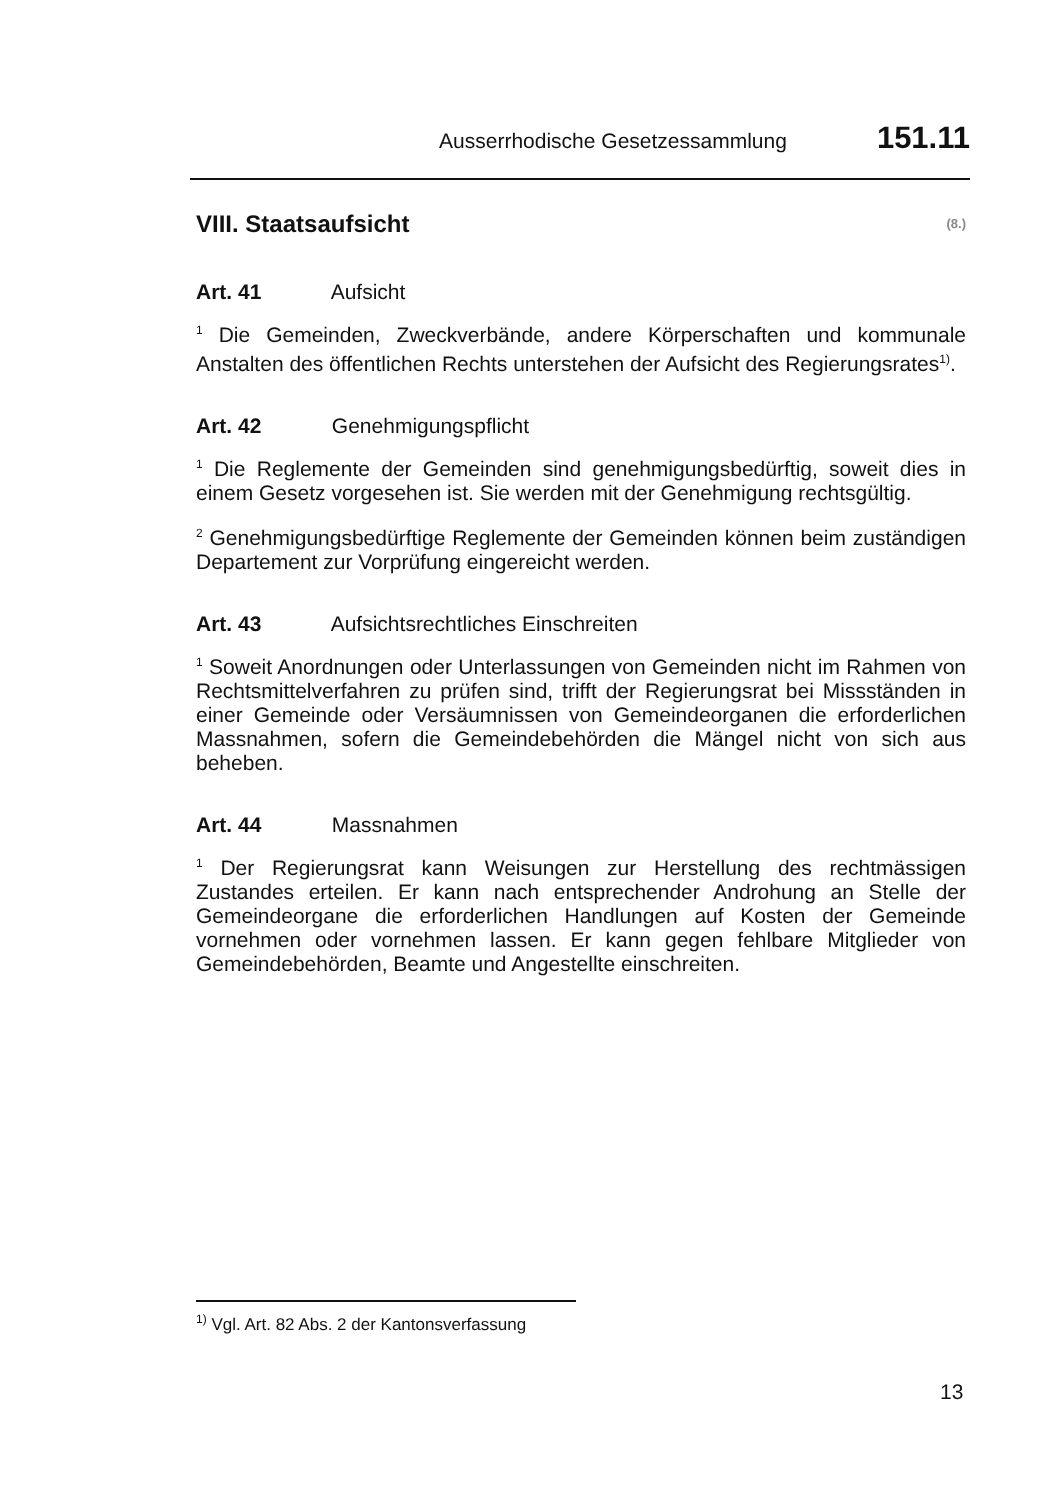Ausserrhodische Gesetzessammlung 151.11
VIII. Staatsaufsicht (8.)
Art. 41 Aufsicht
<sup>1</sup> Die Gemeinden, Zweckverbände, andere Körperschaften und kommunale Anstalten des öffentlichen Rechts unterstehen der Aufsicht des Regierungsrates<sup>1)</sup>.
Art. 42 Genehmigungspflicht
<sup>1</sup> Die Reglemente der Gemeinden sind genehmigungsbedürftig, soweit dies in einem Gesetz vorgesehen ist. Sie werden mit der Genehmigung rechtsgültig.
<sup>2</sup> Genehmigungsbedürftige Reglemente der Gemeinden können beim zuständigen Departement zur Vorprüfung eingereicht werden.
Art. 43 Aufsichtsrechtliches Einschreiten
<sup>1</sup> Soweit Anordnungen oder Unterlassungen von Gemeinden nicht im Rahmen von Rechtsmittelverfahren zu prüfen sind, trifft der Regierungsrat bei Missständen in einer Gemeinde oder Versäumnissen von Gemeindeorganen die erforderlichen Massnahmen, sofern die Gemeindebehörden die Mängel nicht von sich aus beheben.
Art. 44 Massnahmen
<sup>1</sup> Der Regierungsrat kann Weisungen zur Herstellung des rechtmässigen Zustandes erteilen. Er kann nach entsprechender Androhung an Stelle der Gemeindeorgane die erforderlichen Handlungen auf Kosten der Gemeinde vornehmen oder vornehmen lassen. Er kann gegen fehlbare Mitglieder von Gemeindebehörden, Beamte und Angestellte einschreiten.
<sup>1)</sup> Vgl. Art. 82 Abs. 2 der Kantonsverfassung
13